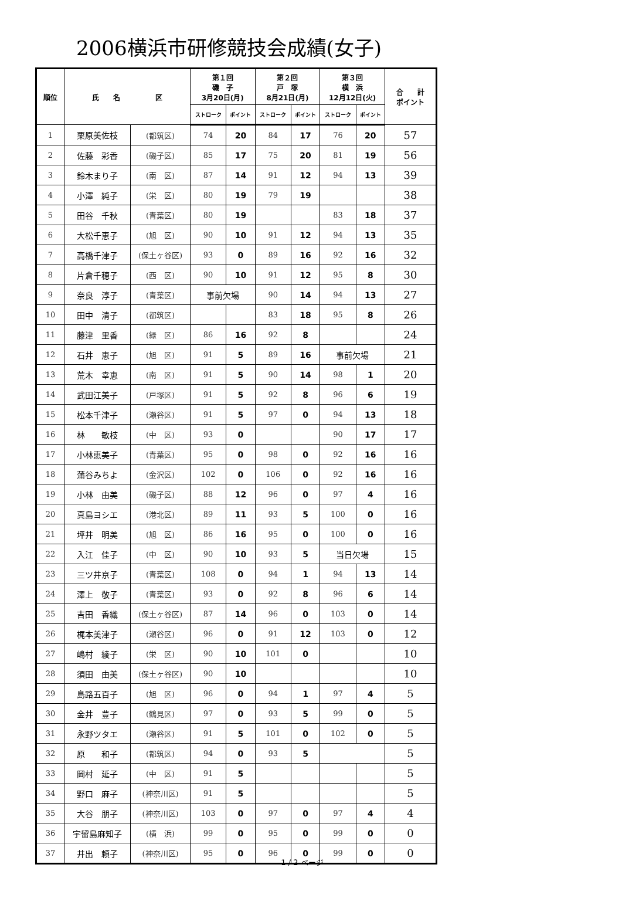2006横浜市研修競技会成績(女子)
| 順位 | 氏 名 区 | | 第１回 磯 子 3月20日(月) | | 第２回 戸 塚 8月21日(月) | | 第３回 横 浜 12月12日(火) | | 合 計 ポイント |
| --- | --- | --- | --- | --- | --- | --- | --- | --- | --- |
| | | | ストローク | ポイント | ストローク | ポイント | ストローク | ポイント | |
| 1 | 栗原美佐枝 | (都筑区) | 74 | 20 | 84 | 17 | 76 | 20 | 57 |
| 2 | 佐藤 彩香 | (磯子区) | 85 | 17 | 75 | 20 | 81 | 19 | 56 |
| 3 | 鈴木まり子 | (南 区) | 87 | 14 | 91 | 12 | 94 | 13 | 39 |
| 4 | 小澤 純子 | (栄 区) | 80 | 19 | 79 | 19 | | | 38 |
| 5 | 田谷 千秋 | (青葉区) | 80 | 19 | | | 83 | 18 | 37 |
| 6 | 大松千恵子 | (旭 区) | 90 | 10 | 91 | 12 | 94 | 13 | 35 |
| 7 | 高橋千津子 | (保土ヶ谷区) | 93 | 0 | 89 | 16 | 92 | 16 | 32 |
| 8 | 片倉千穂子 | (西 区) | 90 | 10 | 91 | 12 | 95 | 8 | 30 |
| 9 | 奈良 淳子 | (青葉区) | 事前欠場 | | 90 | 14 | 94 | 13 | 27 |
| 10 | 田中 清子 | (都筑区) | | | 83 | 18 | 95 | 8 | 26 |
| 11 | 藤津 里香 | (緑 区) | 86 | 16 | 92 | 8 | | | 24 |
| 12 | 石井 恵子 | (旭 区) | 91 | 5 | 89 | 16 | 事前欠場 | | 21 |
| 13 | 荒木 幸恵 | (南 区) | 91 | 5 | 90 | 14 | 98 | 1 | 20 |
| 14 | 武田江美子 | (戸塚区) | 91 | 5 | 92 | 8 | 96 | 6 | 19 |
| 15 | 松本千津子 | (瀬谷区) | 91 | 5 | 97 | 0 | 94 | 13 | 18 |
| 16 | 林 敏枝 | (中 区) | 93 | 0 | | | 90 | 17 | 17 |
| 17 | 小林恵美子 | (青葉区) | 95 | 0 | 98 | 0 | 92 | 16 | 16 |
| 18 | 蒲谷みちよ | (金沢区) | 102 | 0 | 106 | 0 | 92 | 16 | 16 |
| 19 | 小林 由美 | (磯子区) | 88 | 12 | 96 | 0 | 97 | 4 | 16 |
| 20 | 真島ヨシエ | (港北区) | 89 | 11 | 93 | 5 | 100 | 0 | 16 |
| 21 | 坪井 明美 | (旭 区) | 86 | 16 | 95 | 0 | 100 | 0 | 16 |
| 22 | 入江 佳子 | (中 区) | 90 | 10 | 93 | 5 | 当日欠場 | | 15 |
| 23 | 三ツ井京子 | (青葉区) | 108 | 0 | 94 | 1 | 94 | 13 | 14 |
| 24 | 澤上 敬子 | (青葉区) | 93 | 0 | 92 | 8 | 96 | 6 | 14 |
| 25 | 吉田 香織 | (保土ヶ谷区) | 87 | 14 | 96 | 0 | 103 | 0 | 14 |
| 26 | 梶本美津子 | (瀬谷区) | 96 | 0 | 91 | 12 | 103 | 0 | 12 |
| 27 | 嶋村 綾子 | (栄 区) | 90 | 10 | 101 | 0 | | | 10 |
| 28 | 須田 由美 | (保土ヶ谷区) | 90 | 10 | | | | | 10 |
| 29 | 島路五百子 | (旭 区) | 96 | 0 | 94 | 1 | 97 | 4 | 5 |
| 30 | 金井 豊子 | (鶴見区) | 97 | 0 | 93 | 5 | 99 | 0 | 5 |
| 31 | 永野ツタエ | (瀬谷区) | 91 | 5 | 101 | 0 | 102 | 0 | 5 |
| 32 | 原 和子 | (都筑区) | 94 | 0 | 93 | 5 | | | 5 |
| 33 | 岡村 延子 | (中 区) | 91 | 5 | | | | | 5 |
| 34 | 野口 麻子 | (神奈川区) | 91 | 5 | | | | | 5 |
| 35 | 大谷 朋子 | (神奈川区) | 103 | 0 | 97 | 0 | 97 | 4 | 4 |
| 36 | 宇留島麻知子 | (横 浜) | 99 | 0 | 95 | 0 | 99 | 0 | 0 |
| 37 | 井出 頼子 | (神奈川区) | 95 | 0 | 96 | 0 | 99 | 0 | 0 |
1 / 2 ページ